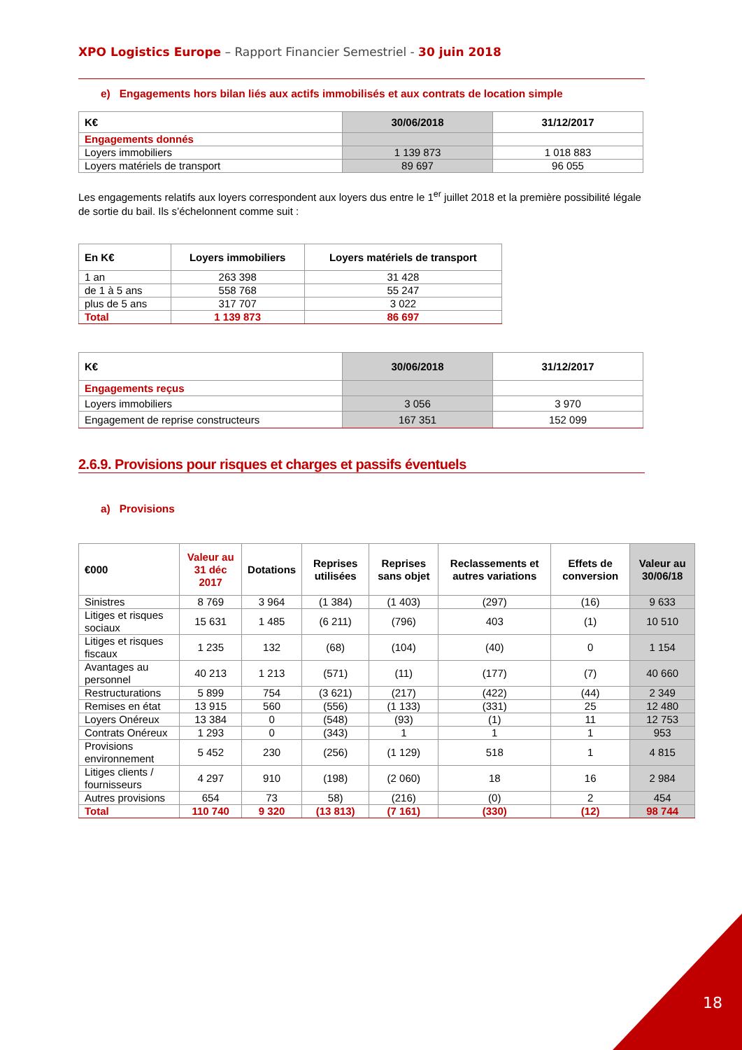XPO Logistics Europe – Rapport Financier Semestriel - 30 juin 2018
e) Engagements hors bilan liés aux actifs immobilisés et aux contrats de location simple
| K€ | 30/06/2018 | 31/12/2017 |
| --- | --- | --- |
| Engagements donnés | | |
| Loyers immobiliers | 1 139 873 | 1 018 883 |
| Loyers matériels de transport | 89 697 | 96 055 |
Les engagements relatifs aux loyers correspondent aux loyers dus entre le 1<sup>er</sup> juillet 2018 et la première possibilité légale de sortie du bail. Ils s’échelonnent comme suit :
| En K€ | Loyers immobiliers | Loyers matériels de transport |
| --- | --- | --- |
| 1 an | 263 398 | 31 428 |
| de 1 à 5 ans | 558 768 | 55 247 |
| plus de 5 ans | 317 707 | 3 022 |
| Total | 1 139 873 | 86 697 |
| K€ | 30/06/2018 | 31/12/2017 |
| --- | --- | --- |
| Engagements reçus | | |
| Loyers immobiliers | 3 056 | 3 970 |
| Engagement de reprise constructeurs | 167 351 | 152 099 |
2.6.9. Provisions pour risques et charges et passifs éventuels
a) Provisions
| €000 | Valeur au 31 déc 2017 | Dotations | Reprises utilisées | Reprises sans objet | Reclassements et autres variations | Effets de conversion | Valeur au 30/06/18 |
| --- | --- | --- | --- | --- | --- | --- | --- |
| Sinistres | 8 769 | 3 964 | (1 384) | (1 403) | (297) | (16) | 9 633 |
| Litiges et risques sociaux | 15 631 | 1 485 | (6 211) | (796) | 403 | (1) | 10 510 |
| Litiges et risques fiscaux | 1 235 | 132 | (68) | (104) | (40) | 0 | 1 154 |
| Avantages au personnel | 40 213 | 1 213 | (571) | (11) | (177) | (7) | 40 660 |
| Restructurations | 5 899 | 754 | (3 621) | (217) | (422) | (44) | 2 349 |
| Remises en état | 13 915 | 560 | (556) | (1 133) | (331) | 25 | 12 480 |
| Loyers Onéreux | 13 384 | 0 | (548) | (93) | (1) | 11 | 12 753 |
| Contrats Onéreux | 1 293 | 0 | (343) | 1 | 1 | 1 | 953 |
| Provisions environnement | 5 452 | 230 | (256) | (1 129) | 518 | 1 | 4 815 |
| Litiges clients / fournisseurs | 4 297 | 910 | (198) | (2 060) | 18 | 16 | 2 984 |
| Autres provisions | 654 | 73 | 58) | (216) | (0) | 2 | 454 |
| Total | 110 740 | 9 320 | (13 813) | (7 161) | (330) | (12) | 98 744 |
18